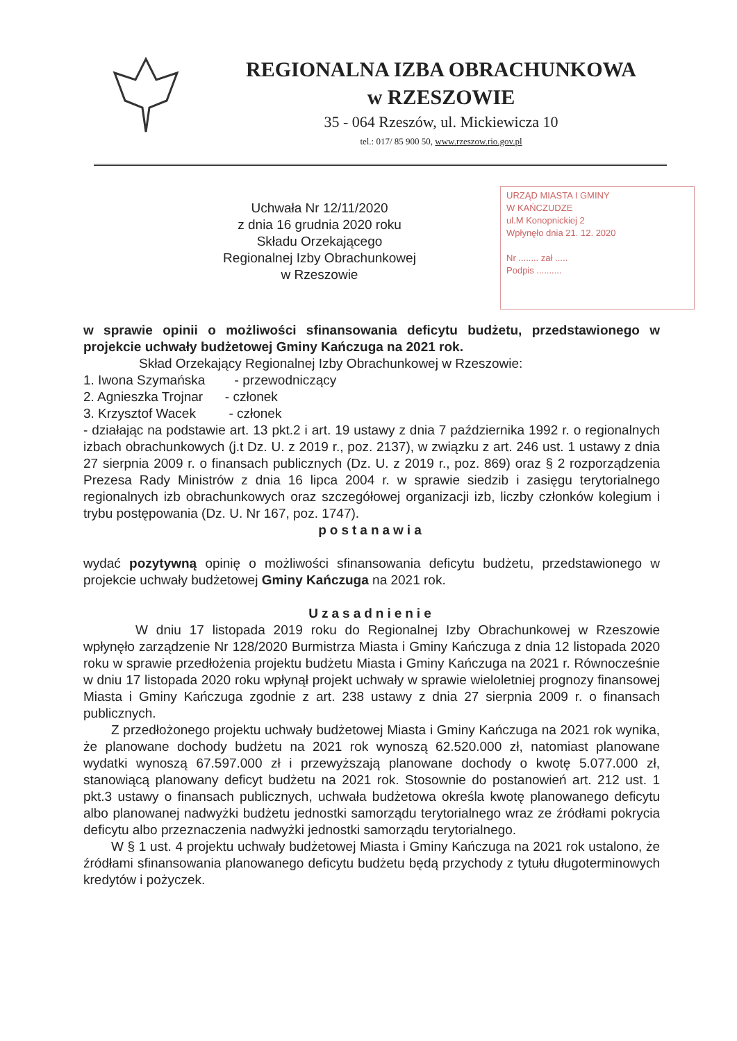REGIONALNA IZBA OBRACHUNKOWA
w RZESZOWIE
35 - 064 Rzeszów, ul. Mickiewicza 10
tel.: 017/ 85 900 50, www.rzeszow.rio.gov.pl
URZĄD MIASTA I GMINY
W KAŃCZUDZE
ul.M Konopnickiej 2
Wpłynęło dnia 21. 12. 2020
Nr ........ zał .....
Podpis ..........
Uchwała Nr 12/11/2020
z dnia 16 grudnia 2020 roku
Składu Orzekającego
Regionalnej Izby Obrachunkowej
w Rzeszowie
w sprawie opinii o możliwości sfinansowania deficytu budżetu, przedstawionego w projekcie uchwały budżetowej Gminy Kańczuga na 2021 rok.
Skład Orzekający Regionalnej Izby Obrachunkowej w Rzeszowie:
1. Iwona Szymańska - przewodniczący
2. Agnieszka Trojnar - członek
3. Krzysztof Wacek - członek
- działając na podstawie art. 13 pkt.2 i art. 19 ustawy z dnia 7 października 1992 r. o regionalnych izbach obrachunkowych (j.t Dz. U. z 2019 r., poz. 2137), w związku z art. 246 ust. 1 ustawy z dnia 27 sierpnia 2009 r. o finansach publicznych (Dz. U. z 2019 r., poz. 869) oraz § 2 rozporządzenia Prezesa Rady Ministrów z dnia 16 lipca 2004 r. w sprawie siedzib i zasięgu terytorialnego regionalnych izb obrachunkowych oraz szczegółowej organizacji izb, liczby członków kolegium i trybu postępowania (Dz. U. Nr 167, poz. 1747).
postanawia
wydać pozytywną opinię o możliwości sfinansowania deficytu budżetu, przedstawionego w projekcie uchwały budżetowej Gminy Kańczuga na 2021 rok.
Uzasadnienie
W dniu 17 listopada 2019 roku do Regionalnej Izby Obrachunkowej w Rzeszowie wpłynęło zarządzenie Nr 128/2020 Burmistrza Miasta i Gminy Kańczuga z dnia 12 listopada 2020 roku w sprawie przedłożenia projektu budżetu Miasta i Gminy Kańczuga na 2021 r. Równocześnie w dniu 17 listopada 2020 roku wpłynął projekt uchwały w sprawie wieloletniej prognozy finansowej Miasta i Gminy Kańczuga zgodnie z art. 238 ustawy z dnia 27 sierpnia 2009 r. o finansach publicznych.
Z przedłożonego projektu uchwały budżetowej Miasta i Gminy Kańczuga na 2021 rok wynika, że planowane dochody budżetu na 2021 rok wynoszą 62.520.000 zł, natomiast planowane wydatki wynoszą 67.597.000 zł i przewyższają planowane dochody o kwotę 5.077.000 zł, stanowiącą planowany deficyt budżetu na 2021 rok. Stosownie do postanowień art. 212 ust. 1 pkt.3 ustawy o finansach publicznych, uchwała budżetowa określa kwotę planowanego deficytu albo planowanej nadwyżki budżetu jednostki samorządu terytorialnego wraz ze źródłami pokrycia deficytu albo przeznaczenia nadwyżki jednostki samorządu terytorialnego.
W § 1 ust. 4 projektu uchwały budżetowej Miasta i Gminy Kańczuga na 2021 rok ustalono, że źródłami sfinansowania planowanego deficytu budżetu będą przychody z tytułu długoterminowych kredytów i pożyczek.